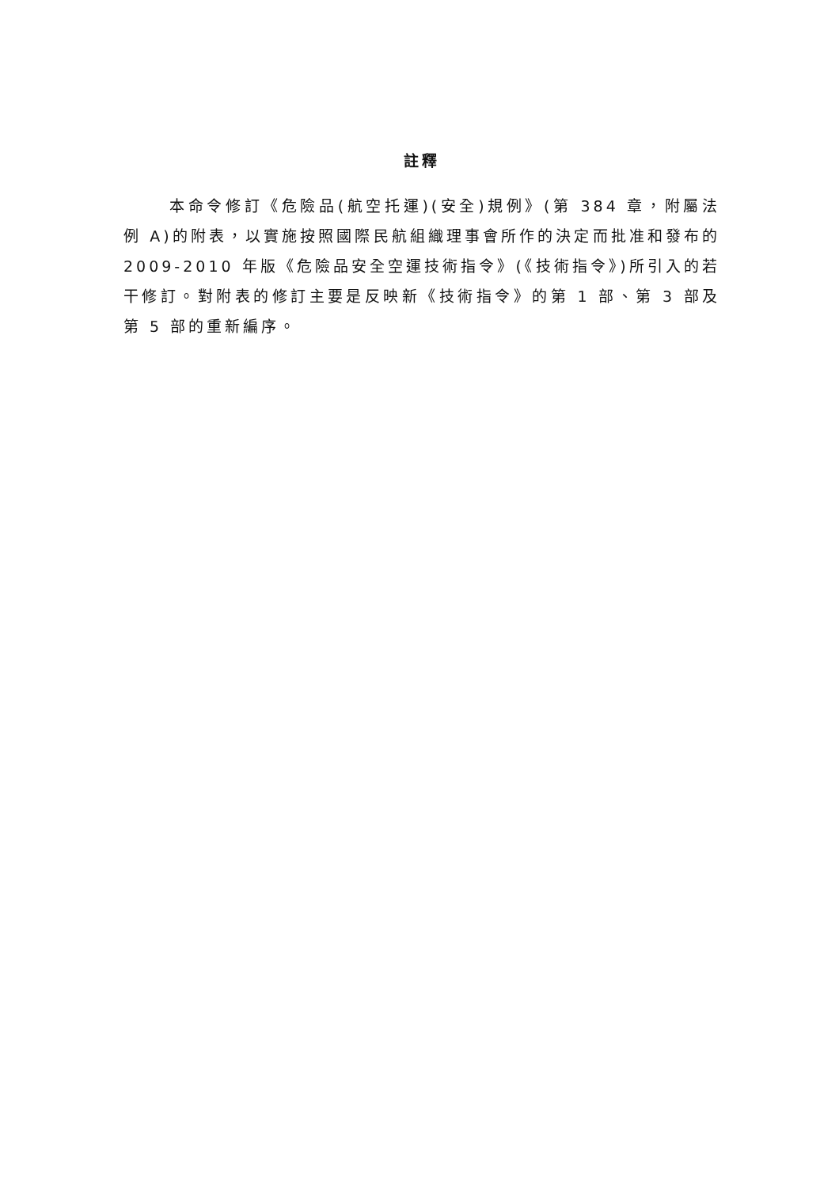註釋
本命令修訂《危險品(航空托運)(安全)規例》(第 384 章，附屬法例 A)的附表，以實施按照國際民航組織理事會所作的決定而批准和發布的 2009-2010 年版《危險品安全空運技術指令》(《技術指令》)所引入的若干修訂。對附表的修訂主要是反映新《技術指令》的第 1 部、第 3 部及第 5 部的重新編序。